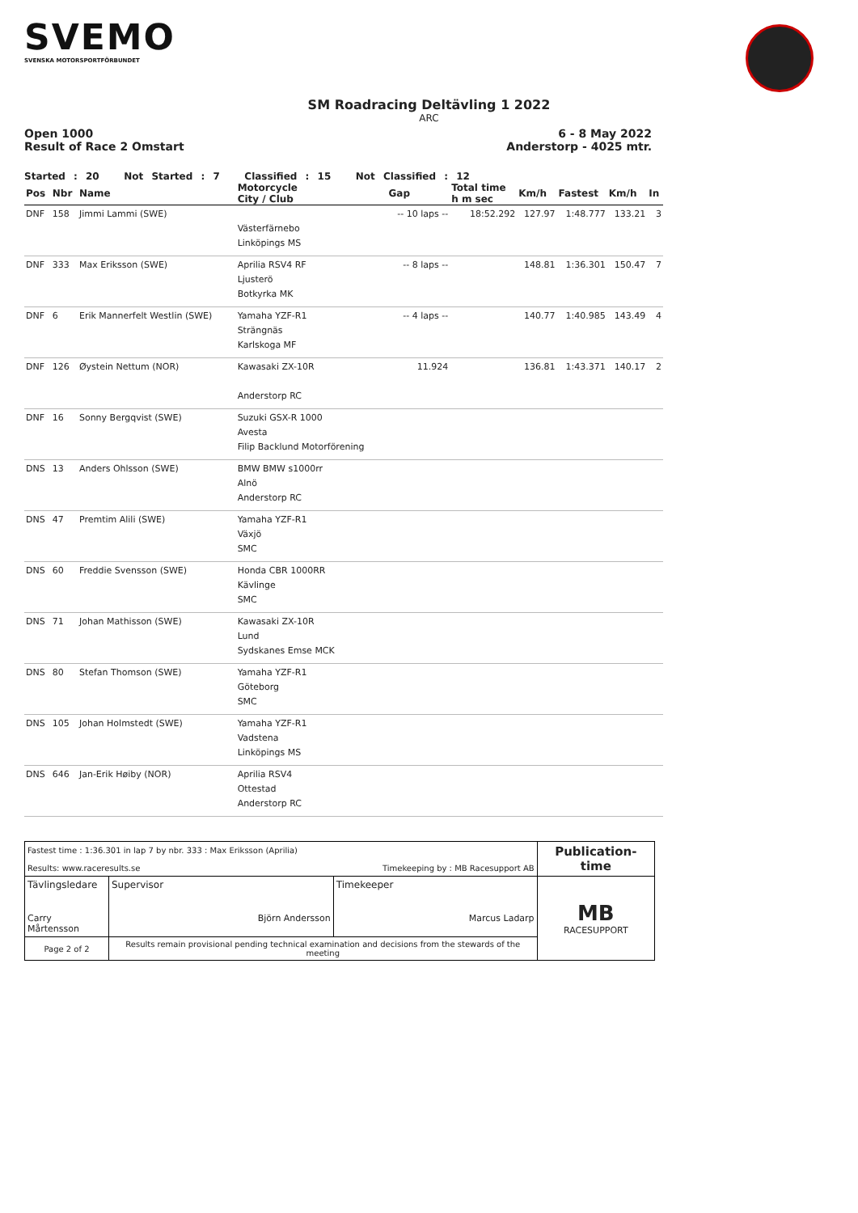SVEMO
SVENSKA MOTORSPORTFÖRBUNDET
SM Roadracing Deltävling 1 2022
ARC
Open 1000
Result of Race 2 Omstart
6 - 8 May 2022
Anderstorp - 4025 mtr.
Started : 20 Not Started : 7 Classified : 15 Not Classified : 12
| Pos | Nbr | Name | Motorcycle City / Club | Gap | Total time h m sec | Km/h | Fastest | Km/h | In |
| --- | --- | --- | --- | --- | --- | --- | --- | --- | --- |
| DNF | 158 | Jimmi Lammi (SWE) | Västerfärnebo Linköpings MS | -- 10 laps -- | 18:52.292 | 127.97 | 1:48.777 | 133.21 | 3 |
| DNF | 333 | Max Eriksson (SWE) | Aprilia RSV4 RF Ljusterö Botkyrka MK | -- 8 laps -- | | 148.81 | 1:36.301 | 150.47 | 7 |
| DNF | 6 | Erik Mannerfelt Westlin (SWE) | Yamaha YZF-R1 Strängnäs Karlskoga MF | -- 4 laps -- | | 140.77 | 1:40.985 | 143.49 | 4 |
| DNF | 126 | Øystein Nettum (NOR) | Kawasaki ZX-10R Anderstorp RC | 11.924 | | 136.81 | 1:43.371 | 140.17 | 2 |
| DNF | 16 | Sonny Bergqvist (SWE) | Suzuki GSX-R 1000 Avesta Filip Backlund Motorförening | | | | | | |
| DNS | 13 | Anders Ohlsson (SWE) | BMW BMW s1000rr Alnö Anderstorp RC | | | | | | |
| DNS | 47 | Premtim Alili (SWE) | Yamaha YZF-R1 Växjö SMC | | | | | | |
| DNS | 60 | Freddie Svensson (SWE) | Honda CBR 1000RR Kävlinge SMC | | | | | | |
| DNS | 71 | Johan Mathisson (SWE) | Kawasaki ZX-10R Lund Sydskanes Emse MCK | | | | | | |
| DNS | 80 | Stefan Thomson (SWE) | Yamaha YZF-R1 Göteborg SMC | | | | | | |
| DNS | 105 | Johan Holmstedt (SWE) | Yamaha YZF-R1 Vadstena Linköpings MS | | | | | | |
| DNS | 646 | Jan-Erik Høiby (NOR) | Aprilia RSV4 Ottestad Anderstorp RC | | | | | | |
| Fastest time : 1:36.301 in lap 7 by nbr. 333 : Max Eriksson (Aprilia) Results: www.raceresults.se Timekeeping by : MB Racesupport AB | | | Publication-time |
| Tävlingsledare Carry Mårtensson | Supervisor Björn Andersson | Timekeeper Marcus Ladarp | MB RACESUPPORT |
| Page 2 of 2 | Results remain provisional pending technical examination and decisions from the stewards of the meeting | | |